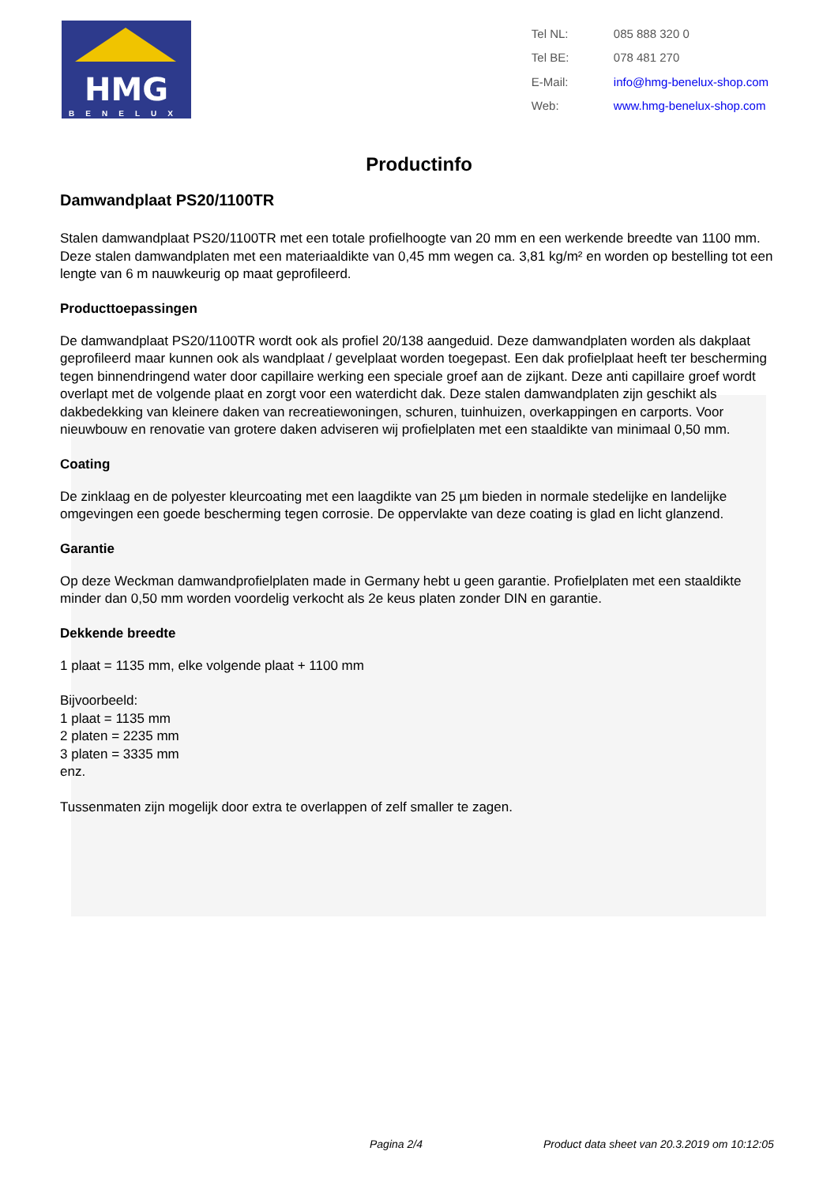HMG
BENELUX
| Tel NL: | 085 888 320 0 |
| Tel BE: | 078 481 270 |
| E-Mail: | info@hmg-benelux-shop.com |
| Web: | www.hmg-benelux-shop.com |
Productinfo
Damwandplaat PS20/1100TR
Stalen damwandplaat PS20/1100TR met een totale profielhoogte van 20 mm en een werkende breedte van 1100 mm. Deze stalen damwandplaten met een materiaaldikte van 0,45 mm wegen ca. 3,81 kg/m² en worden op bestelling tot een lengte van 6 m nauwkeurig op maat geprofileerd.
Producttoepassingen
De damwandplaat PS20/1100TR wordt ook als profiel 20/138 aangeduid. Deze damwandplaten worden als dakplaat geprofileerd maar kunnen ook als wandplaat / gevelplaat worden toegepast. Een dak profielplaat heeft ter bescherming tegen binnendringend water door capillaire werking een speciale groef aan de zijkant. Deze anti capillaire groef wordt overlapt met de volgende plaat en zorgt voor een waterdicht dak. Deze stalen damwandplaten zijn geschikt als dakbedekking van kleinere daken van recreatiewoningen, schuren, tuinhuizen, overkappingen en carports. Voor nieuwbouw en renovatie van grotere daken adviseren wij profielplaten met een staaldikte van minimaal 0,50 mm.
Coating
De zinklaag en de polyester kleurcoating met een laagdikte van 25 µm bieden in normale stedelijke en landelijke omgevingen een goede bescherming tegen corrosie. De oppervlakte van deze coating is glad en licht glanzend.
Garantie
Op deze Weckman damwandprofielplaten made in Germany hebt u geen garantie. Profielplaten met een staaldikte minder dan 0,50 mm worden voordelig verkocht als 2e keus platen zonder DIN en garantie.
Dekkende breedte
1 plaat = 1135 mm, elke volgende plaat + 1100 mm
Bijvoorbeeld:
1 plaat = 1135 mm
2 platen = 2235 mm
3 platen = 3335 mm
enz.
Tussenmaten zijn mogelijk door extra te overlappen of zelf smaller te zagen.
Pagina 2/4 Product data sheet van 20.3.2019 om 10:12:05